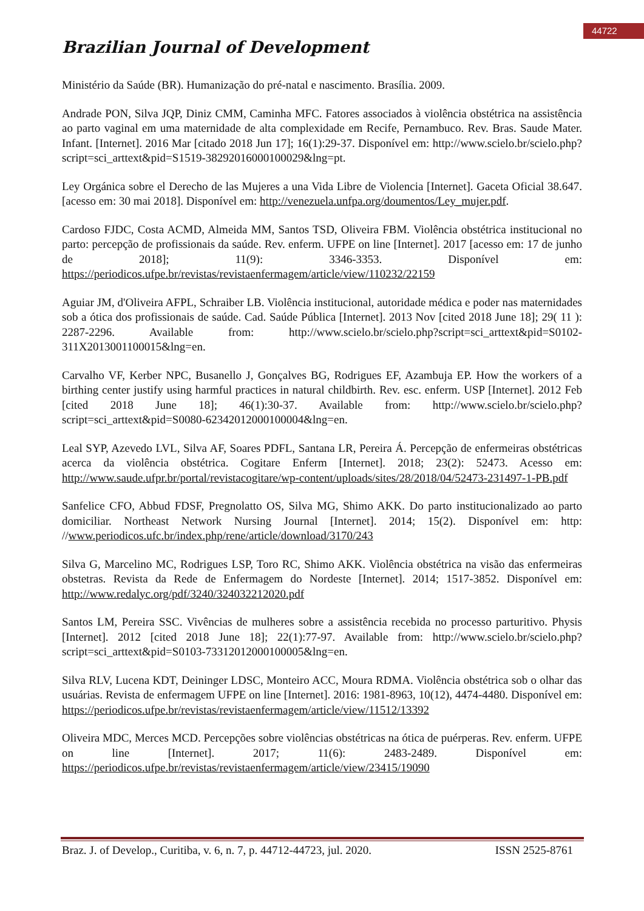44722
Brazilian Journal of Development
Ministério da Saúde (BR). Humanização do pré-natal e nascimento. Brasília. 2009.
Andrade PON, Silva JQP, Diniz CMM, Caminha MFC. Fatores associados à violência obstétrica na assistência ao parto vaginal em uma maternidade de alta complexidade em Recife, Pernambuco. Rev. Bras. Saude Mater. Infant. [Internet]. 2016 Mar [citado 2018 Jun 17]; 16(1):29-37. Disponível em: http://www.scielo.br/scielo.php?script=sci_arttext&pid=S1519-38292016000100029&lng=pt.
Ley Orgánica sobre el Derecho de las Mujeres a una Vida Libre de Violencia [Internet]. Gaceta Oficial 38.647. [acesso em: 30 mai 2018]. Disponível em: http://venezuela.unfpa.org/doumentos/Ley_mujer.pdf.
Cardoso FJDC, Costa ACMD, Almeida MM, Santos TSD, Oliveira FBM. Violência obstétrica institucional no parto: percepção de profissionais da saúde. Rev. enferm. UFPE on line [Internet]. 2017 [acesso em: 17 de junho de 2018]; 11(9): 3346-3353. Disponível em: https://periodicos.ufpe.br/revistas/revistaenfermagem/article/view/110232/22159
Aguiar JM, d'Oliveira AFPL, Schraiber LB. Violência institucional, autoridade médica e poder nas maternidades sob a ótica dos profissionais de saúde. Cad. Saúde Pública [Internet]. 2013 Nov [cited 2018 June 18]; 29( 11 ): 2287-2296. Available from: http://www.scielo.br/scielo.php?script=sci_arttext&pid=S0102-311X2013001100015&lng=en.
Carvalho VF, Kerber NPC, Busanello J, Gonçalves BG, Rodrigues EF, Azambuja EP. How the workers of a birthing center justify using harmful practices in natural childbirth. Rev. esc. enferm. USP [Internet]. 2012 Feb [cited 2018 June 18]; 46(1):30-37. Available from: http://www.scielo.br/scielo.php?script=sci_arttext&pid=S0080-62342012000100004&lng=en.
Leal SYP, Azevedo LVL, Silva AF, Soares PDFL, Santana LR, Pereira Á. Percepção de enfermeiras obstétricas acerca da violência obstétrica. Cogitare Enferm [Internet]. 2018; 23(2): 52473. Acesso em: http://www.saude.ufpr.br/portal/revistacogitare/wp-content/uploads/sites/28/2018/04/52473-231497-1-PB.pdf
Sanfelice CFO, Abbud FDSF, Pregnolatto OS, Silva MG, Shimo AKK. Do parto institucionalizado ao parto domiciliar. Northeast Network Nursing Journal [Internet]. 2014; 15(2). Disponível em: http: //www.periodicos.ufc.br/index.php/rene/article/download/3170/243
Silva G, Marcelino MC, Rodrigues LSP, Toro RC, Shimo AKK. Violência obstétrica na visão das enfermeiras obstetras. Revista da Rede de Enfermagem do Nordeste [Internet]. 2014; 1517-3852. Disponível em: http://www.redalyc.org/pdf/3240/324032212020.pdf
Santos LM, Pereira SSC. Vivências de mulheres sobre a assistência recebida no processo parturitivo. Physis [Internet]. 2012 [cited 2018 June 18]; 22(1):77-97. Available from: http://www.scielo.br/scielo.php?script=sci_arttext&pid=S0103-73312012000100005&lng=en.
Silva RLV, Lucena KDT, Deininger LDSC, Monteiro ACC, Moura RDMA. Violência obstétrica sob o olhar das usuárias. Revista de enfermagem UFPE on line [Internet]. 2016: 1981-8963, 10(12), 4474-4480. Disponível em: https://periodicos.ufpe.br/revistas/revistaenfermagem/article/view/11512/13392
Oliveira MDC, Merces MCD. Percepções sobre violências obstétricas na ótica de puérperas. Rev. enferm. UFPE on line [Internet]. 2017; 11(6): 2483-2489. Disponível em: https://periodicos.ufpe.br/revistas/revistaenfermagem/article/view/23415/19090
Braz. J. of Develop., Curitiba, v. 6, n. 7, p. 44712-44723, jul. 2020. ISSN 2525-8761